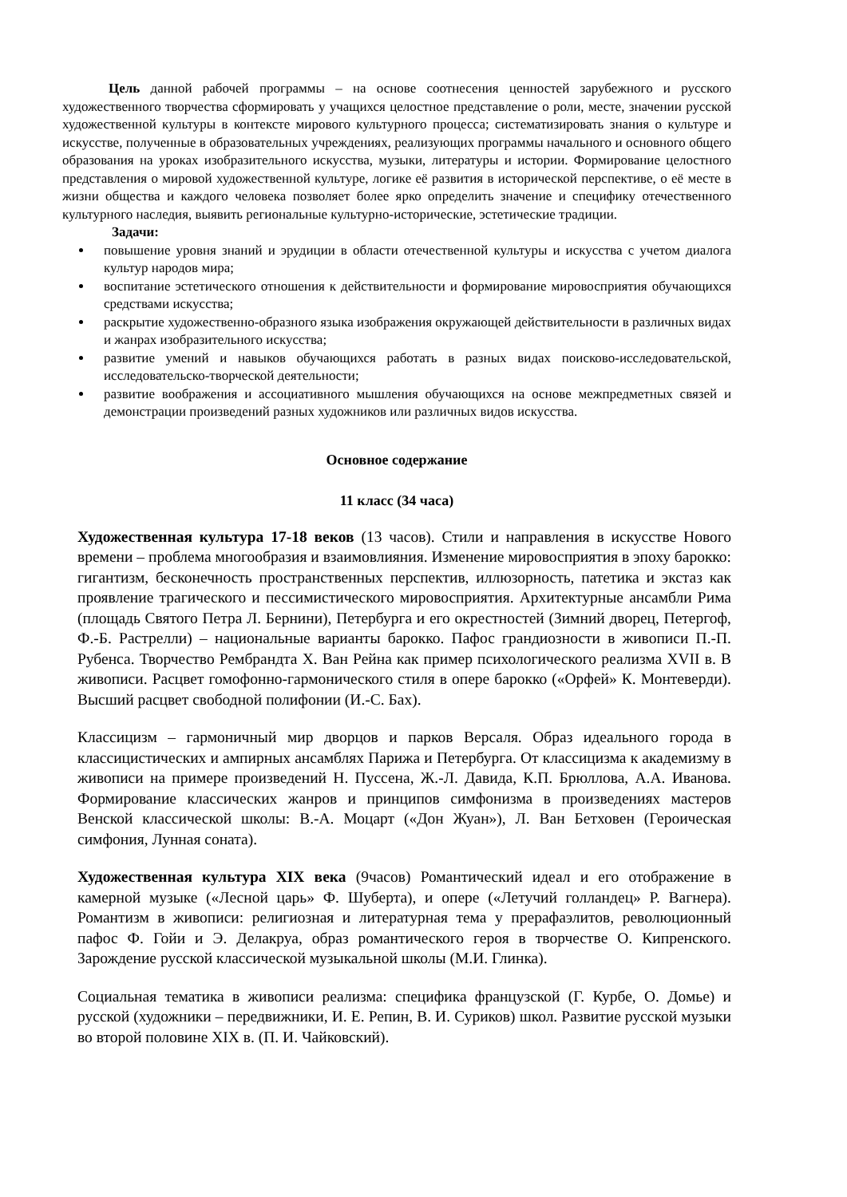Цель данной рабочей программы – на основе соотнесения ценностей зарубежного и русского художественного творчества сформировать у учащихся целостное представление о роли, месте, значении русской художественной культуры в контексте мирового культурного процесса; систематизировать знания о культуре и искусстве, полученные в образовательных учреждениях, реализующих программы начального и основного общего образования на уроках изобразительного искусства, музыки, литературы и истории. Формирование целостного представления о мировой художественной культуре, логике её развития в исторической перспективе, о её месте в жизни общества и каждого человека позволяет более ярко определить значение и специфику отечественного культурного наследия, выявить региональные культурно-исторические, эстетические традиции.
Задачи:
повышение уровня знаний и эрудиции в области отечественной культуры и искусства с учетом диалога культур народов мира;
воспитание эстетического отношения к действительности и формирование мировосприятия обучающихся средствами искусства;
раскрытие художественно-образного языка изображения окружающей действительности в различных видах и жанрах изобразительного искусства;
развитие умений и навыков обучающихся работать в разных видах поисково-исследовательской, исследовательско-творческой деятельности;
развитие воображения и ассоциативного мышления обучающихся на основе межпредметных связей и демонстрации произведений разных художников или различных видов искусства.
Основное содержание
11 класс (34 часа)
Художественная культура 17-18 веков (13 часов). Стили и направления в искусстве Нового времени – проблема многообразия и взаимовлияния. Изменение мировосприятия в эпоху барокко: гигантизм, бесконечность пространственных перспектив, иллюзорность, патетика и экстаз как проявление трагического и пессимистического мировосприятия. Архитектурные ансамбли Рима (площадь Святого Петра Л. Бернини), Петербурга и его окрестностей (Зимний дворец, Петергоф, Ф.-Б. Растрелли) – национальные варианты барокко. Пафос грандиозности в живописи П.-П. Рубенса. Творчество Рембрандта Х. Ван Рейна как пример психологического реализма XVII в. В живописи. Расцвет гомофонно-гармонического стиля в опере барокко («Орфей» К. Монтеверди). Высший расцвет свободной полифонии (И.-С. Бах).
Классицизм – гармоничный мир дворцов и парков Версаля. Образ идеального города в классицистических и ампирных ансамблях Парижа и Петербурга. От классицизма к академизму в живописи на примере произведений Н. Пуссена, Ж.-Л. Давида, К.П. Брюллова, А.А. Иванова. Формирование классических жанров и принципов симфонизма в произведениях мастеров Венской классической школы: В.-А. Моцарт («Дон Жуан»), Л. Ван Бетховен (Героическая симфония, Лунная соната).
Художественная культура XIX века (9часов) Романтический идеал и его отображение в камерной музыке («Лесной царь» Ф. Шуберта), и опере («Летучий голландец» Р. Вагнера). Романтизм в живописи: религиозная и литературная тема у прерафаэлитов, революционный пафос Ф. Гойи и Э. Делакруа, образ романтического героя в творчестве О. Кипренского. Зарождение русской классической музыкальной школы (М.И. Глинка).
Социальная тематика в живописи реализма: специфика французской (Г. Курбе, О. Домье) и русской (художники – передвижники, И. Е. Репин, В. И. Суриков) школ. Развитие русской музыки во второй половине XIX в. (П. И. Чайковский).